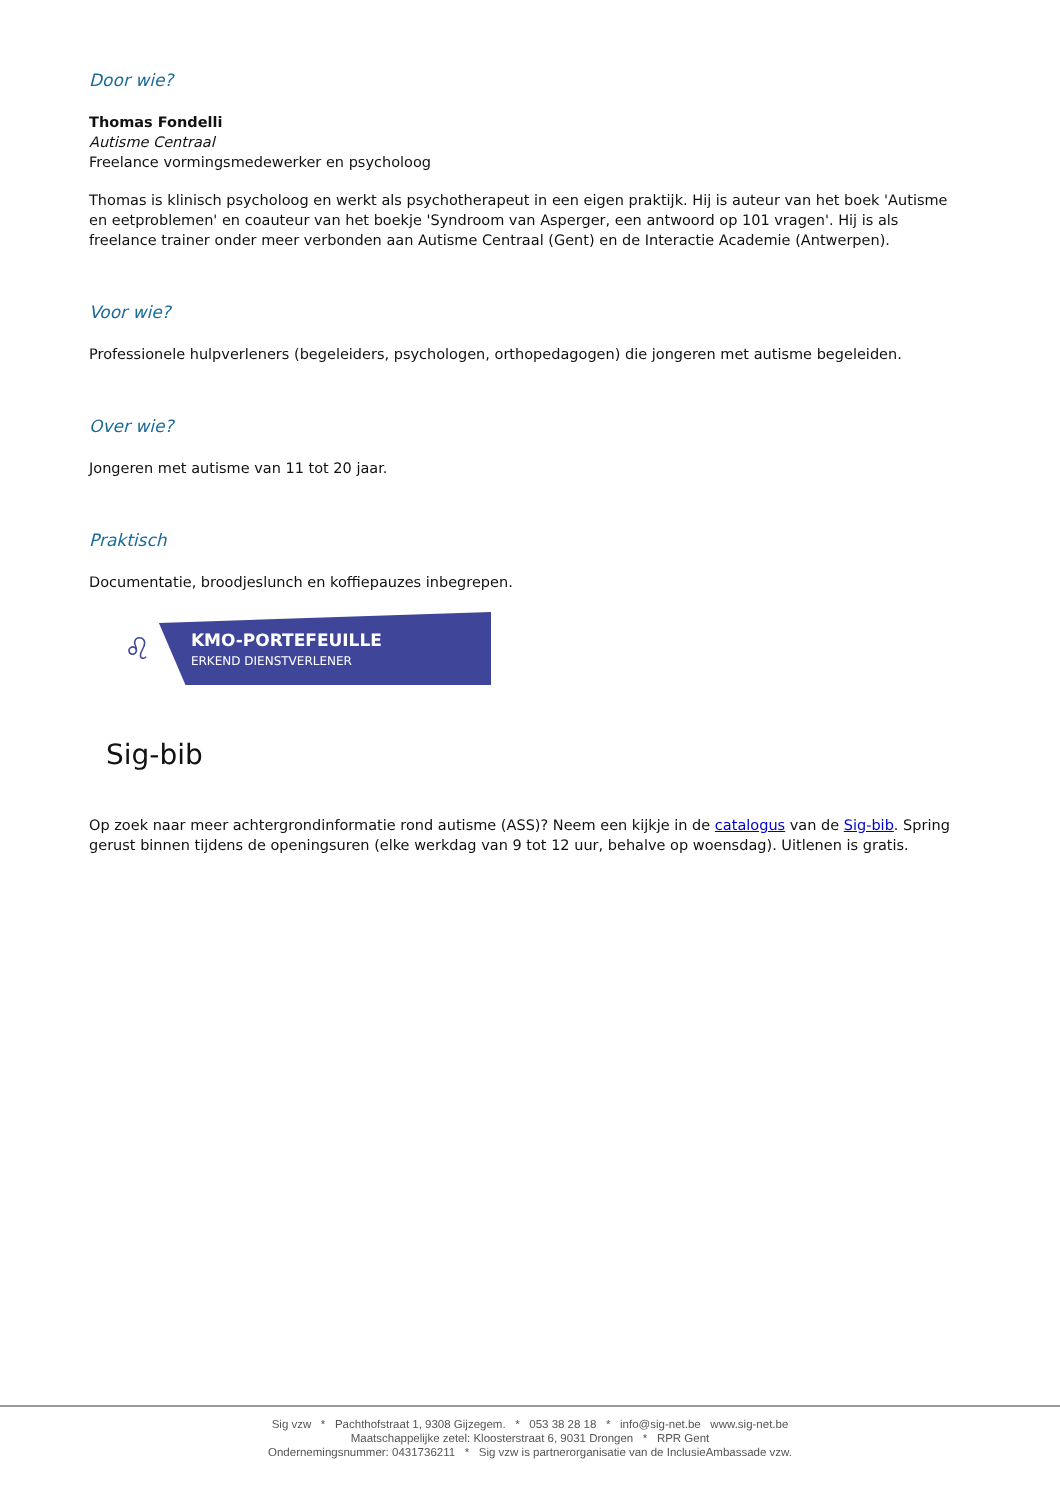Door wie?
Thomas Fondelli
Autisme Centraal
Freelance vormingsmedewerker en psycholoog
Thomas is klinisch psycholoog en werkt als psychotherapeut in een eigen praktijk. Hij is auteur van het boek 'Autisme en eetproblemen' en coauteur van het boekje 'Syndroom van Asperger, een antwoord op 101 vragen'. Hij is als freelance trainer onder meer verbonden aan Autisme Centraal (Gent) en de Interactie Academie (Antwerpen).
Voor wie?
Professionele hulpverleners (begeleiders, psychologen, orthopedagogen) die jongeren met autisme begeleiden.
Over wie?
Jongeren met autisme van 11 tot 20 jaar.
Praktisch
Documentatie, broodjeslunch en koffiepauzes inbegrepen.
♌
KMO-PORTEFEUILLE
ERKEND DIENSTVERLENER
Sig-bib
Op zoek naar meer achtergrondinformatie rond autisme (ASS)? Neem een kijkje in de catalogus van de Sig-bib. Spring gerust binnen tijdens de openingsuren (elke werkdag van 9 tot 12 uur, behalve op woensdag). Uitlenen is gratis.
Sig vzw * Pachthofstraat 1, 9308 Gijzegem. * 053 38 28 18 * info@sig-net.be www.sig-net.be
Maatschappelijke zetel: Kloosterstraat 6, 9031 Drongen * RPR Gent
Ondernemingsnummer: 0431736211 * Sig vzw is partnerorganisatie van de InclusieAmbassade vzw.